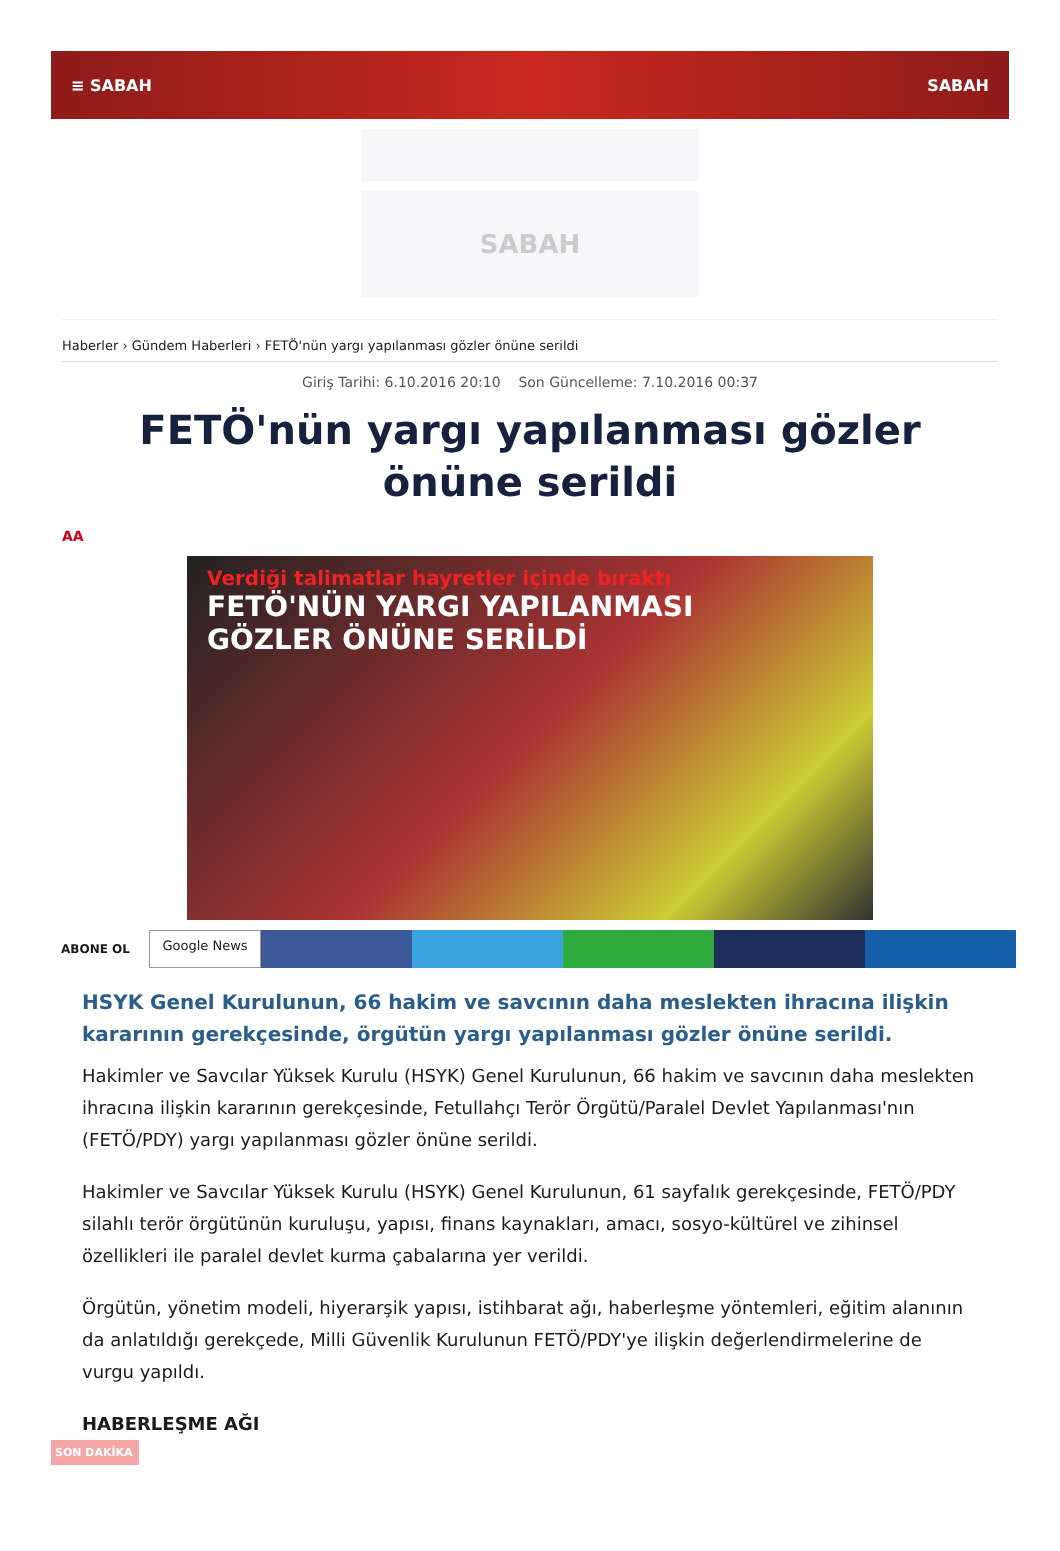≡ SABAH SABAH
SABAH
Haberler › Gündem Haberleri › FETÖ'nün yargı yapılanması gözler önüne serildi
Giriş Tarihi: 6.10.2016 20:10 Son Güncelleme: 7.10.2016 00:37
FETÖ'nün yargı yapılanması gözler önüne serildi
AA
Verdiği talimatlar hayretler içinde bıraktı
FETÖ'NÜN YARGI YAPILANMASI
GÖZLER ÖNÜNE SERİLDİ
ABONE OL
Google News
HSYK Genel Kurulunun, 66 hakim ve savcının daha meslekten ihracına ilişkin kararının gerekçesinde, örgütün yargı yapılanması gözler önüne serildi.
Hakimler ve Savcılar Yüksek Kurulu (HSYK) Genel Kurulunun, 66 hakim ve savcının daha meslekten ihracına ilişkin kararının gerekçesinde, Fetullahçı Terör Örgütü/Paralel Devlet Yapılanması'nın (FETÖ/PDY) yargı yapılanması gözler önüne serildi.
Hakimler ve Savcılar Yüksek Kurulu (HSYK) Genel Kurulunun, 61 sayfalık gerekçesinde, FETÖ/PDY silahlı terör örgütünün kuruluşu, yapısı, finans kaynakları, amacı, sosyo-kültürel ve zihinsel özellikleri ile paralel devlet kurma çabalarına yer verildi.
Örgütün, yönetim modeli, hiyerarşik yapısı, istihbarat ağı, haberleşme yöntemleri, eğitim alanının da anlatıldığı gerekçede, Milli Güvenlik Kurulunun FETÖ/PDY'ye ilişkin değerlendirmelerine de vurgu yapıldı.
HABERLEŞME AĞI
SON DAKİKA